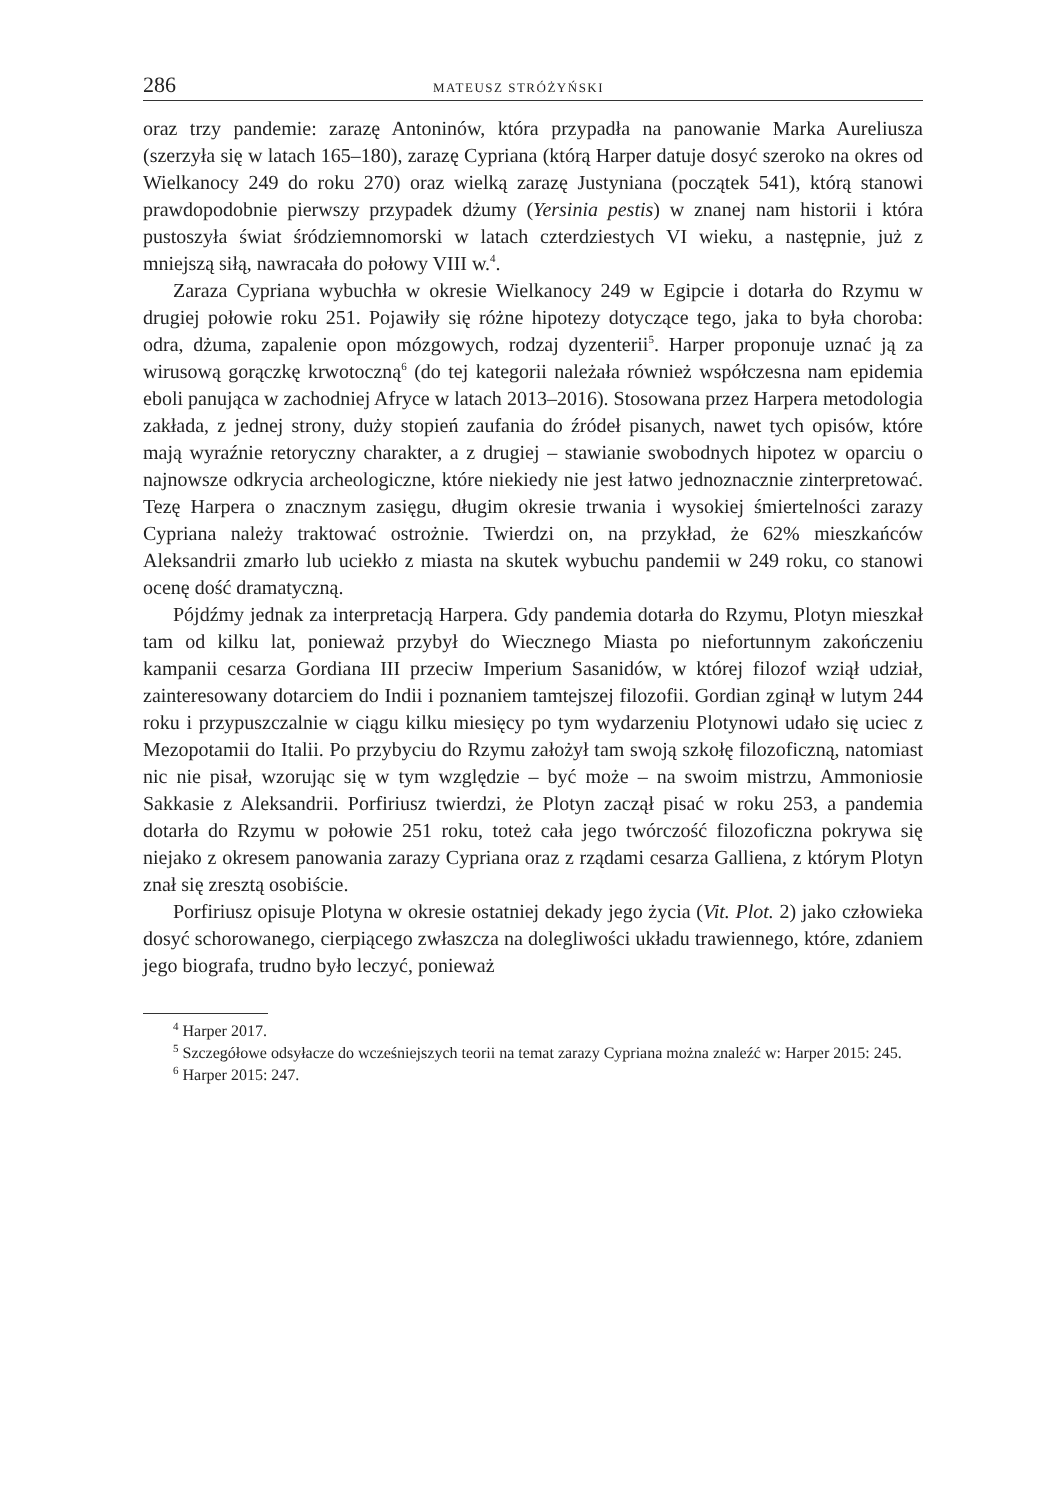286 MATEUSZ STRÓŻYŃSKI
oraz trzy pandemie: zarazę Antoninów, która przypadła na panowanie Marka Aureliusza (szerzyła się w latach 165–180), zarazę Cypriana (którą Harper datuje dosyć szeroko na okres od Wielkanocy 249 do roku 270) oraz wielką zarazę Justyniana (początek 541), którą stanowi prawdopodobnie pierwszy przypadek dżumy (Yersinia pestis) w znanej nam historii i która pustoszyła świat śródziemnomorski w latach czterdziestych VI wieku, a następnie, już z mniejszą siłą, nawracała do połowy VIII w.<sup>4</sup>.
Zaraza Cypriana wybuchła w okresie Wielkanocy 249 w Egipcie i dotarła do Rzymu w drugiej połowie roku 251. Pojawiły się różne hipotezy dotyczące tego, jaka to była choroba: odra, dżuma, zapalenie opon mózgowych, rodzaj dyzenterii<sup>5</sup>. Harper proponuje uznać ją za wirusową gorączkę krwotoczną<sup>6</sup> (do tej kategorii należała również współczesna nam epidemia eboli panująca w zachodniej Afryce w latach 2013–2016). Stosowana przez Harpera metodologia zakłada, z jednej strony, duży stopień zaufania do źródeł pisanych, nawet tych opisów, które mają wyraźnie retoryczny charakter, a z drugiej – stawianie swobodnych hipotez w oparciu o najnowsze odkrycia archeologiczne, które niekiedy nie jest łatwo jednoznacznie zinterpretować. Tezę Harpera o znacznym zasięgu, długim okresie trwania i wysokiej śmiertelności zarazy Cypriana należy traktować ostrożnie. Twierdzi on, na przykład, że 62% mieszkańców Aleksandrii zmarło lub uciekło z miasta na skutek wybuchu pandemii w 249 roku, co stanowi ocenę dość dramatyczną.
Pójdźmy jednak za interpretacją Harpera. Gdy pandemia dotarła do Rzymu, Plotyn mieszkał tam od kilku lat, ponieważ przybył do Wiecznego Miasta po niefortunnym zakończeniu kampanii cesarza Gordiana III przeciw Imperium Sasanidów, w której filozof wziął udział, zainteresowany dotarciem do Indii i poznaniem tamtejszej filozofii. Gordian zginął w lutym 244 roku i przypuszczalnie w ciągu kilku miesięcy po tym wydarzeniu Plotynowi udało się uciec z Mezopotamii do Italii. Po przybyciu do Rzymu założył tam swoją szkołę filozoficzną, natomiast nic nie pisał, wzorując się w tym względzie – być może – na swoim mistrzu, Ammoniosie Sakkasie z Aleksandrii. Porfiriusz twierdzi, że Plotyn zaczął pisać w roku 253, a pandemia dotarła do Rzymu w połowie 251 roku, toteż cała jego twórczość filozoficzna pokrywa się niejako z okresem panowania zarazy Cypriana oraz z rządami cesarza Galliena, z którym Plotyn znał się zresztą osobiście.
Porfiriusz opisuje Plotyna w okresie ostatniej dekady jego życia (Vit. Plot. 2) jako człowieka dosyć schorowanego, cierpiącego zwłaszcza na dolegliwości układu trawiennego, które, zdaniem jego biografa, trudno było leczyć, ponieważ
<sup>4</sup> Harper 2017.
<sup>5</sup> Szczegółowe odsyłacze do wcześniejszych teorii na temat zarazy Cypriana można znaleźć w: Harper 2015: 245.
<sup>6</sup> Harper 2015: 247.